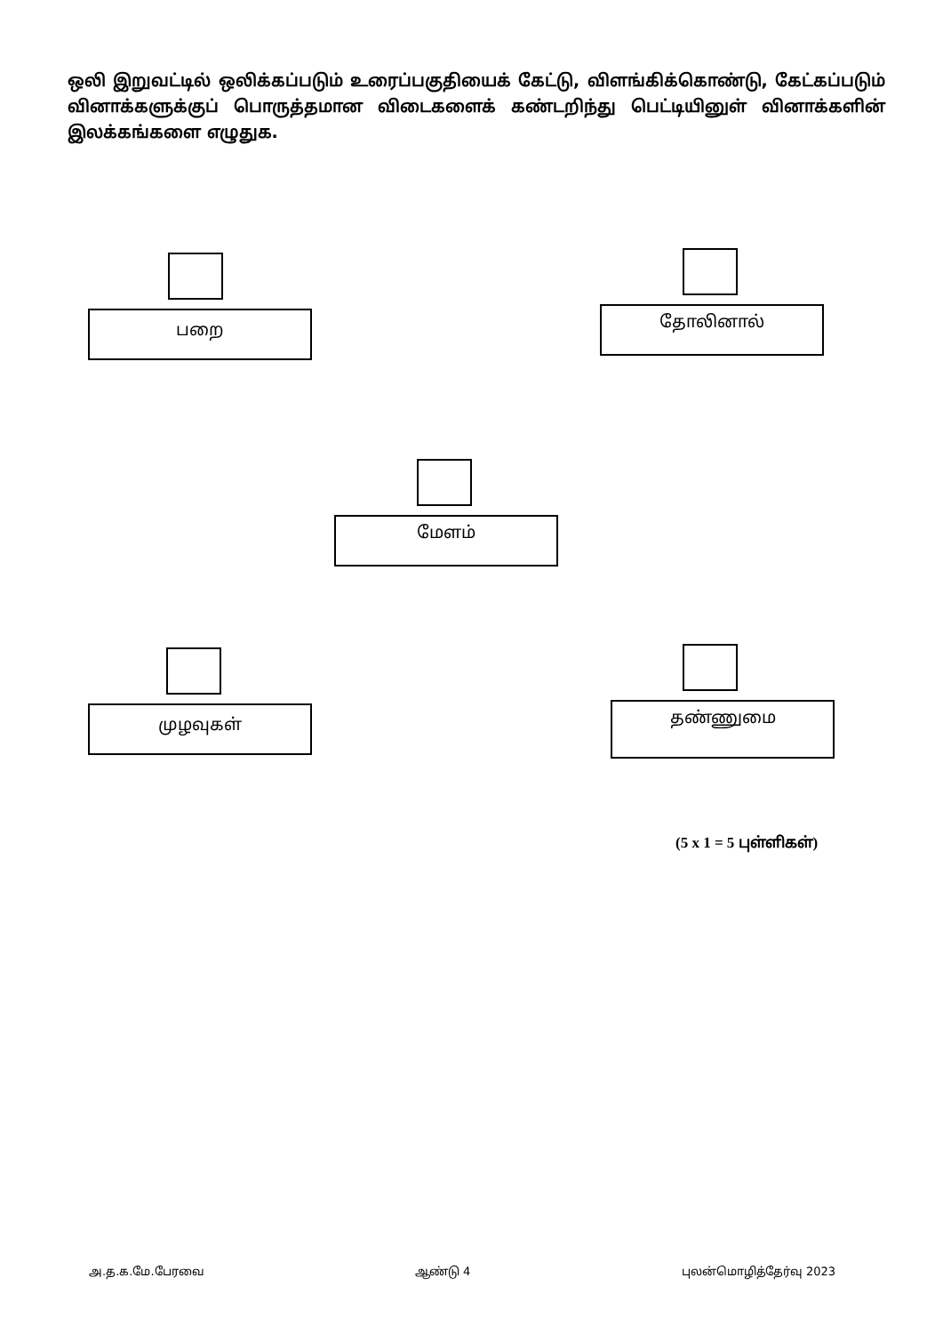ஒலி இறுவட்டில் ஒலிக்கப்படும் உரைப்பகுதியைக் கேட்டு, விளங்கிக்கொண்டு, கேட்கப்படும் வினாக்களுக்குப் பொருத்தமான விடைகளைக் கண்டறிந்து பெட்டியினுள் வினாக்களின் இலக்கங்களை எழுதுக.
பறை தோலினால்
மேளம்
முழவுகள் தண்ணுமை
(5 x 1 = 5 புள்ளிகள்)
அ.த.க.மே.பேரவை ஆண்டு 4 புலன்மொழித்தேர்வு 2023